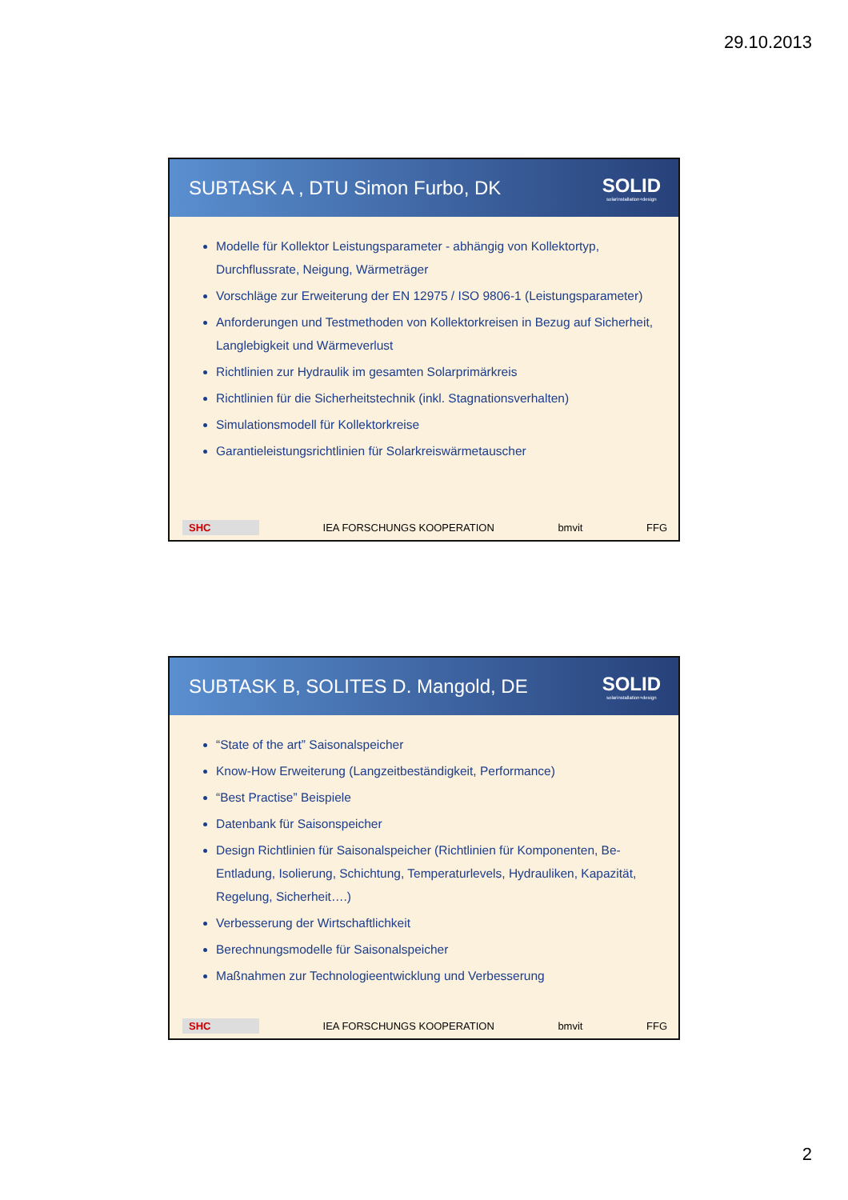29.10.2013
SUBTASK A , DTU Simon Furbo, DK
SOLID
solarinstallation+design
Modelle für Kollektor Leistungsparameter - abhängig von Kollektortyp, Durchflussrate, Neigung, Wärmeträger
Vorschläge zur Erweiterung der EN 12975 / ISO 9806-1 (Leistungsparameter)
Anforderungen und Testmethoden von Kollektorkreisen in Bezug auf Sicherheit, Langlebigkeit und Wärmeverlust
Richtlinien zur Hydraulik im gesamten Solarprimärkreis
Richtlinien für die Sicherheitstechnik (inkl. Stagnationsverhalten)
Simulationsmodell für Kollektorkreise
Garantieleistungsrichtlinien für Solarkreiswärmetauscher
SHC IEA FORSCHUNGS KOOPERATION bmvit FFG
SUBTASK B, SOLITES D. Mangold, DE
SOLID
solarinstallation+design
“State of the art” Saisonalspeicher
Know-How Erweiterung (Langzeitbeständigkeit, Performance)
“Best Practise” Beispiele
Datenbank für Saisonspeicher
Design Richtlinien für Saisonalspeicher (Richtlinien für Komponenten, Be-Entladung, Isolierung, Schichtung, Temperaturlevels, Hydrauliken, Kapazität, Regelung, Sicherheit….)
Verbesserung der Wirtschaftlichkeit
Berechnungsmodelle für Saisonalspeicher
Maßnahmen zur Technologieentwicklung und Verbesserung
SHC IEA FORSCHUNGS KOOPERATION bmvit FFG
2